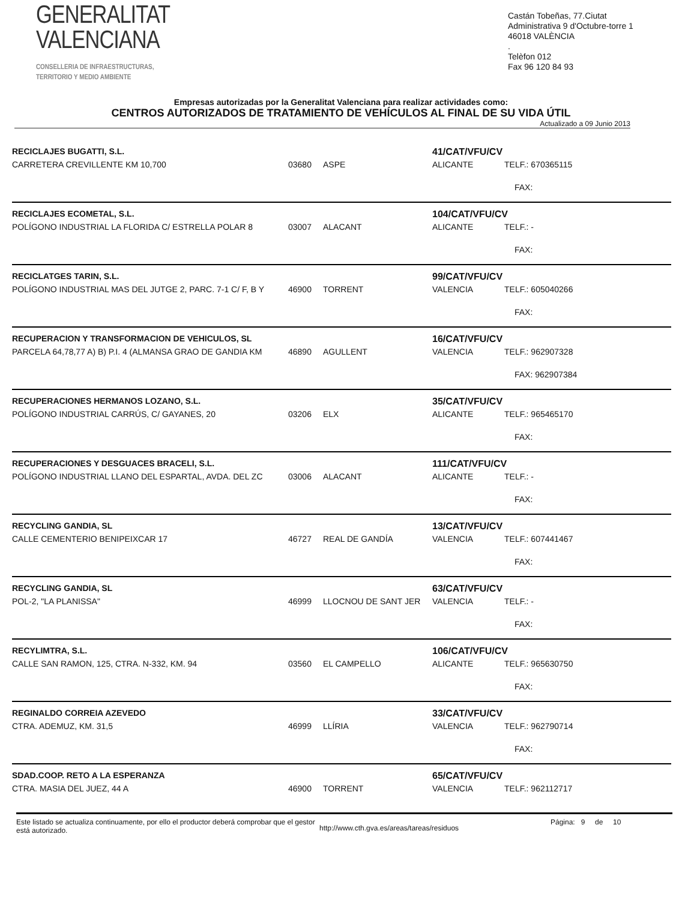GENERALITAT
VALENCIANA
CONSELLERIA DE INFRAESTRUCTURAS,
TERRITORIO Y MEDIO AMBIENTE
Castán Tobeñas, 77.Ciutat Administrativa 9 d'Octubre-torre 1
46018 VALÈNCIA
.
Telèfon 012
Fax 96 120 84 93
Empresas autorizadas por la Generalitat Valenciana para realizar actividades como:
CENTROS AUTORIZADOS DE TRATAMIENTO DE VEHÍCULOS AL FINAL DE SU VIDA ÚTIL
Actualizado a 09 Junio 2013
| RECICLAJES BUGATTI, S.L. | | | 41/CAT/VFU/CV | |
| CARRETERA CREVILLENTE KM 10,700 | 03680 | ASPE | ALICANTE | TELF.: 670365115 |
| | | | | FAX: |
| RECICLAJES ECOMETAL, S.L. | | | 104/CAT/VFU/CV | |
| POLÍGONO INDUSTRIAL LA FLORIDA C/ ESTRELLA POLAR 8 | 03007 | ALACANT | ALICANTE | TELF.: - |
| | | | | FAX: |
| RECICLATGES TARIN, S.L. | | | 99/CAT/VFU/CV | |
| POLÍGONO INDUSTRIAL MAS DEL JUTGE 2, PARC. 7-1 C/ F, B Y | 46900 | TORRENT | VALENCIA | TELF.: 605040266 |
| | | | | FAX: |
| RECUPERACION Y TRANSFORMACION DE VEHICULOS, SL | | | 16/CAT/VFU/CV | |
| PARCELA 64,78,77 A) B) P.I. 4 (ALMANSA GRAO DE GANDIA KM | 46890 | AGULLENT | VALENCIA | TELF.: 962907328 |
| | | | | FAX: 962907384 |
| RECUPERACIONES HERMANOS LOZANO, S.L. | | | 35/CAT/VFU/CV | |
| POLÍGONO INDUSTRIAL CARRÚS, C/ GAYANES, 20 | 03206 | ELX | ALICANTE | TELF.: 965465170 |
| | | | | FAX: |
| RECUPERACIONES Y DESGUACES BRACELI, S.L. | | | 111/CAT/VFU/CV | |
| POLÍGONO INDUSTRIAL LLANO DEL ESPARTAL, AVDA. DEL ZC | 03006 | ALACANT | ALICANTE | TELF.: - |
| | | | | FAX: |
| RECYCLING GANDIA, SL | | | 13/CAT/VFU/CV | |
| CALLE CEMENTERIO BENIPEIXCAR 17 | 46727 | REAL DE GANDÍA | VALENCIA | TELF.: 607441467 |
| | | | | FAX: |
| RECYCLING GANDIA, SL | | | 63/CAT/VFU/CV | |
| POL-2, "LA PLANISSA" | 46999 | LLOCNOU DE SANT JER | VALENCIA | TELF.: - |
| | | | | FAX: |
| RECYLIMTRA, S.L. | | | 106/CAT/VFU/CV | |
| CALLE SAN RAMON, 125, CTRA. N-332, KM. 94 | 03560 | EL CAMPELLO | ALICANTE | TELF.: 965630750 |
| | | | | FAX: |
| REGINALDO CORREIA AZEVEDO | | | 33/CAT/VFU/CV | |
| CTRA. ADEMUZ, KM. 31,5 | 46999 | LLÍRIA | VALENCIA | TELF.: 962790714 |
| | | | | FAX: |
| SDAD.COOP. RETO A LA ESPERANZA | | | 65/CAT/VFU/CV | |
| CTRA. MASIA DEL JUEZ, 44 A | 46900 | TORRENT | VALENCIA | TELF.: 962112717 |
Este listado se actualiza continuamente, por ello el productor deberá comprobar que el gestor está autorizado.
http://www.cth.gva.es/areas/tareas/residuos
Página: 9 de 10